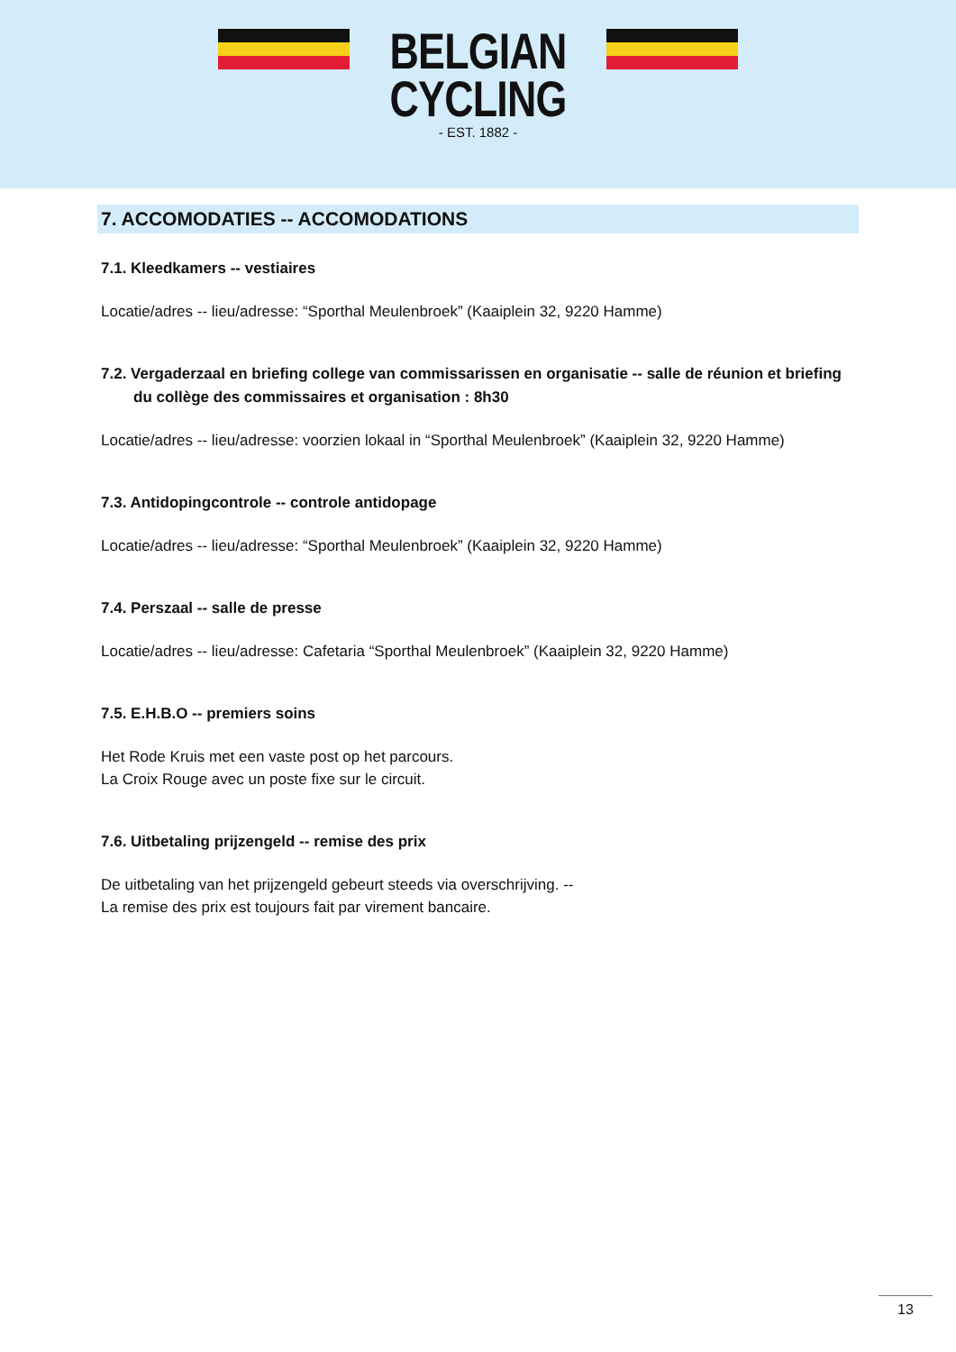BELGIAN
CYCLING
- EST. 1882 -
7. ACCOMODATIES -- ACCOMODATIONS
7.1. Kleedkamers -- vestiaires
Locatie/adres -- lieu/adresse: “Sporthal Meulenbroek” (Kaaiplein 32, 9220 Hamme)
7.2. Vergaderzaal en briefing college van commissarissen en organisatie -- salle de réunion et briefing du collège des commissaires et organisation : 8h30
Locatie/adres -- lieu/adresse: voorzien lokaal in “Sporthal Meulenbroek” (Kaaiplein 32, 9220 Hamme)
7.3. Antidopingcontrole -- controle antidopage
Locatie/adres -- lieu/adresse: “Sporthal Meulenbroek” (Kaaiplein 32, 9220 Hamme)
7.4. Perszaal -- salle de presse
Locatie/adres -- lieu/adresse: Cafetaria “Sporthal Meulenbroek” (Kaaiplein 32, 9220 Hamme)
7.5. E.H.B.O -- premiers soins
Het Rode Kruis met een vaste post op het parcours.
La Croix Rouge avec un poste fixe sur le circuit.
7.6. Uitbetaling prijzengeld -- remise des prix
De uitbetaling van het prijzengeld gebeurt steeds via overschrijving. --
La remise des prix est toujours fait par virement bancaire.
13